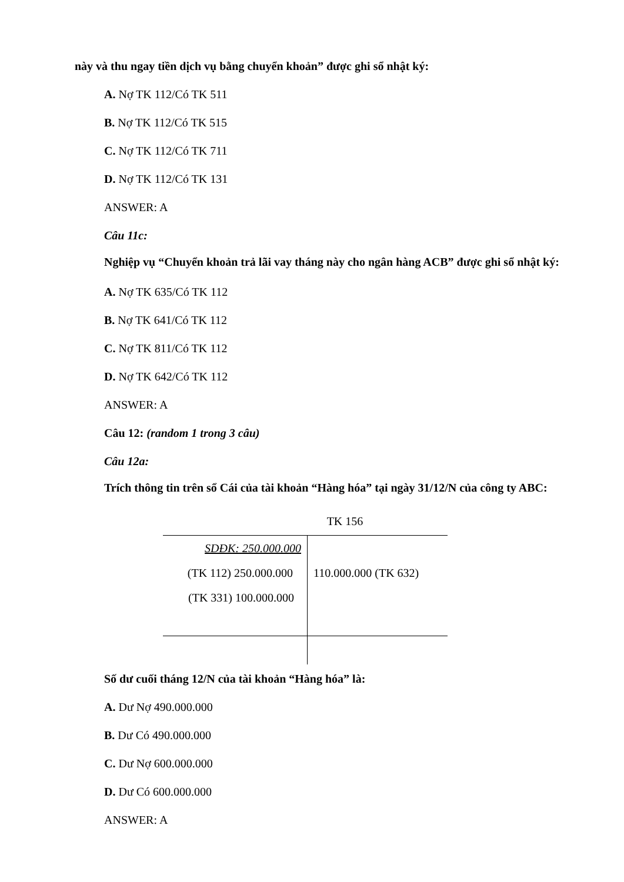này và thu ngay tiền dịch vụ bằng chuyển khoản” được ghi sổ nhật ký:
A. Nợ TK 112/Có TK 511
B. Nợ TK 112/Có TK 515
C. Nợ TK 112/Có TK 711
D. Nợ TK 112/Có TK 131
ANSWER: A
Câu 11c:
Nghiệp vụ “Chuyển khoản trả lãi vay tháng này cho ngân hàng ACB” được ghi sổ nhật ký:
A. Nợ TK 635/Có TK 112
B. Nợ TK 641/Có TK 112
C. Nợ TK 811/Có TK 112
D. Nợ TK 642/Có TK 112
ANSWER: A
Câu 12: (random 1 trong 3 câu)
Câu 12a:
Trích thông tin trên sổ Cái của tài khoản “Hàng hóa” tại ngày 31/12/N của công ty ABC:
TK 156
| SDĐK: 250.000.000 (TK 112) 250.000.000 (TK 331) 100.000.000 | 110.000.000 (TK 632) |
Số dư cuối tháng 12/N của tài khoản “Hàng hóa” là:
A. Dư Nợ 490.000.000
B. Dư Có 490.000.000
C. Dư Nợ 600.000.000
D. Dư Có 600.000.000
ANSWER: A